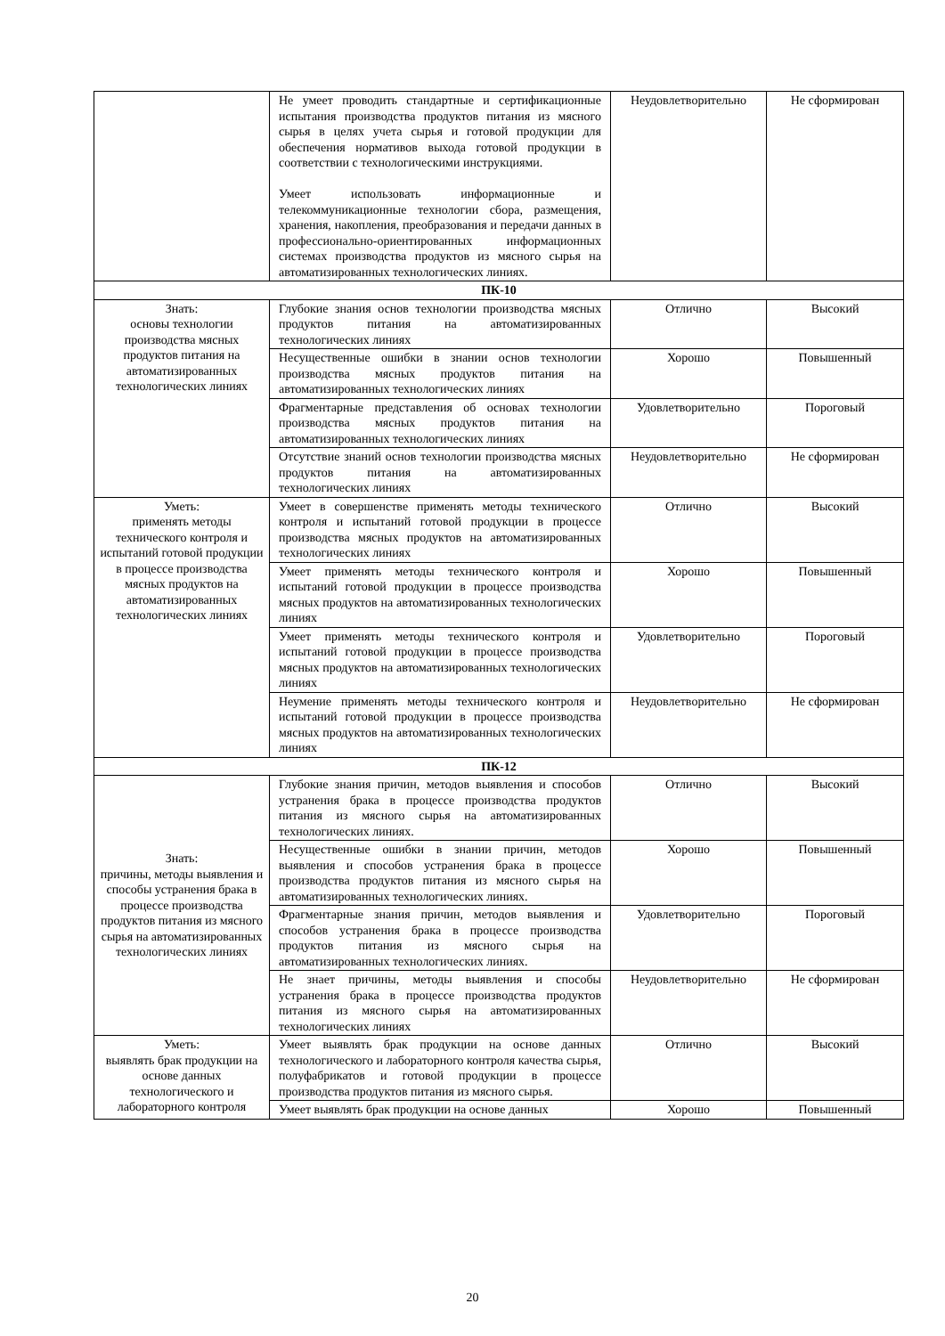| | Не умеет проводить стандартные и сертификационные испытания производства продуктов питания из мясного сырья в целях учета сырья и готовой продукции для обеспечения нормативов выхода готовой продукции в соответствии с технологическими инструкциями. Умеет использовать информационные и телекоммуникационные технологии сбора, размещения, хранения, накопления, преобразования и передачи данных в профессионально-ориентированных информационных системах производства продуктов из мясного сырья на автоматизированных технологических линиях. | Неудовлетворительно | Не сформирован |
| ПК-10 | | | |
| Знать: основы технологии производства мясных продуктов питания на автоматизированных технологических линиях | Глубокие знания основ технологии производства мясных продуктов питания на автоматизированных технологических линиях | Отлично | Высокий |
| | Несущественные ошибки в знании основ технологии производства мясных продуктов питания на автоматизированных технологических линиях | Хорошо | Повышенный |
| | Фрагментарные представления об основах технологии производства мясных продуктов питания на автоматизированных технологических линиях | Удовлетворительно | Пороговый |
| | Отсутствие знаний основ технологии производства мясных продуктов питания на автоматизированных технологических линиях | Неудовлетворительно | Не сформирован |
| Уметь: применять методы технического контроля и испытаний готовой продукции в процессе производства мясных продуктов на автоматизированных технологических линиях | Умеет в совершенстве применять методы технического контроля и испытаний готовой продукции в процессе производства мясных продуктов на автоматизированных технологических линиях | Отлично | Высокий |
| | Умеет применять методы технического контроля и испытаний готовой продукции в процессе производства мясных продуктов на автоматизированных технологических линиях | Хорошо | Повышенный |
| | Умеет применять методы технического контроля и испытаний готовой продукции в процессе производства мясных продуктов на автоматизированных технологических линиях | Удовлетворительно | Пороговый |
| | Неумение применять методы технического контроля и испытаний готовой продукции в процессе производства мясных продуктов на автоматизированных технологических линиях | Неудовлетворительно | Не сформирован |
| ПК-12 | | | |
| Знать: причины, методы выявления и способы устранения брака в процессе производства продуктов питания из мясного сырья на автоматизированных технологических линиях | Глубокие знания причин, методов выявления и способов устранения брака в процессе производства продуктов питания из мясного сырья на автоматизированных технологических линиях. | Отлично | Высокий |
| | Несущественные ошибки в знании причин, методов выявления и способов устранения брака в процессе производства продуктов питания из мясного сырья на автоматизированных технологических линиях. | Хорошо | Повышенный |
| | Фрагментарные знания причин, методов выявления и способов устранения брака в процессе производства продуктов питания из мясного сырья на автоматизированных технологических линиях. | Удовлетворительно | Пороговый |
| | Не знает причины, методы выявления и способы устранения брака в процессе производства продуктов питания из мясного сырья на автоматизированных технологических линиях | Неудовлетворительно | Не сформирован |
| Уметь: выявлять брак продукции на основе данных технологического и лабораторного контроля | Умеет выявлять брак продукции на основе данных технологического и лабораторного контроля качества сырья, полуфабрикатов и готовой продукции в процессе производства продуктов питания из мясного сырья. | Отлично | Высокий |
| | Умеет выявлять брак продукции на основе данных | Хорошо | Повышенный |
20